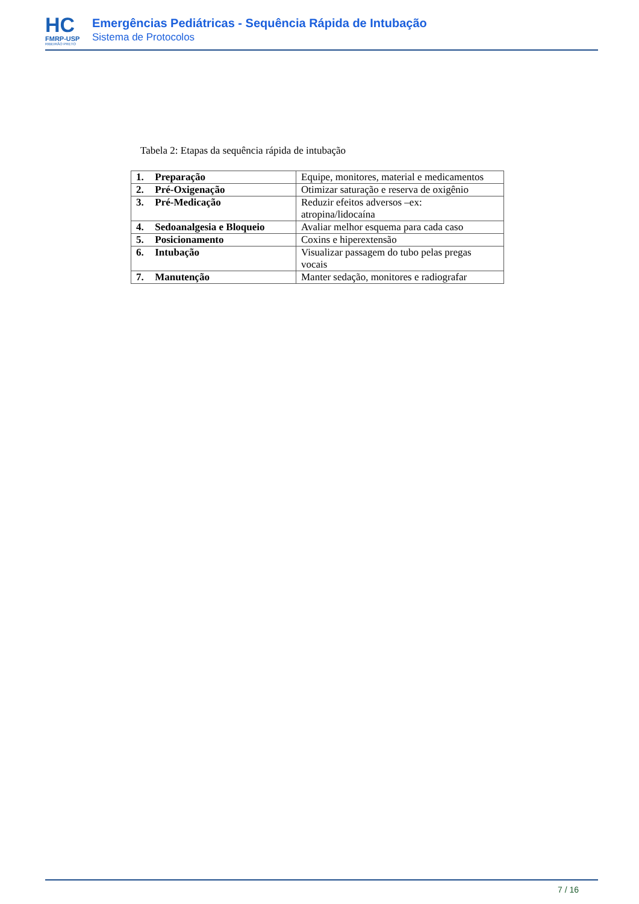HC
FMRP-USP
RIBEIRÃO PRETO
Emergências Pediátricas - Sequência Rápida de Intubação
Sistema de Protocolos
Tabela 2: Etapas da sequência rápida de intubação
| 1. Preparação | Equipe, monitores, material e medicamentos |
| 2. Pré-Oxigenação | Otimizar saturação e reserva de oxigênio |
| 3. Pré-Medicação | Reduzir efeitos adversos –ex: atropina/lidocaína |
| 4. Sedoanalgesia e Bloqueio | Avaliar melhor esquema para cada caso |
| 5. Posicionamento | Coxins e hiperextensão |
| 6. Intubação | Visualizar passagem do tubo pelas pregas vocais |
| 7. Manutenção | Manter sedação, monitores e radiografar |
7 / 16